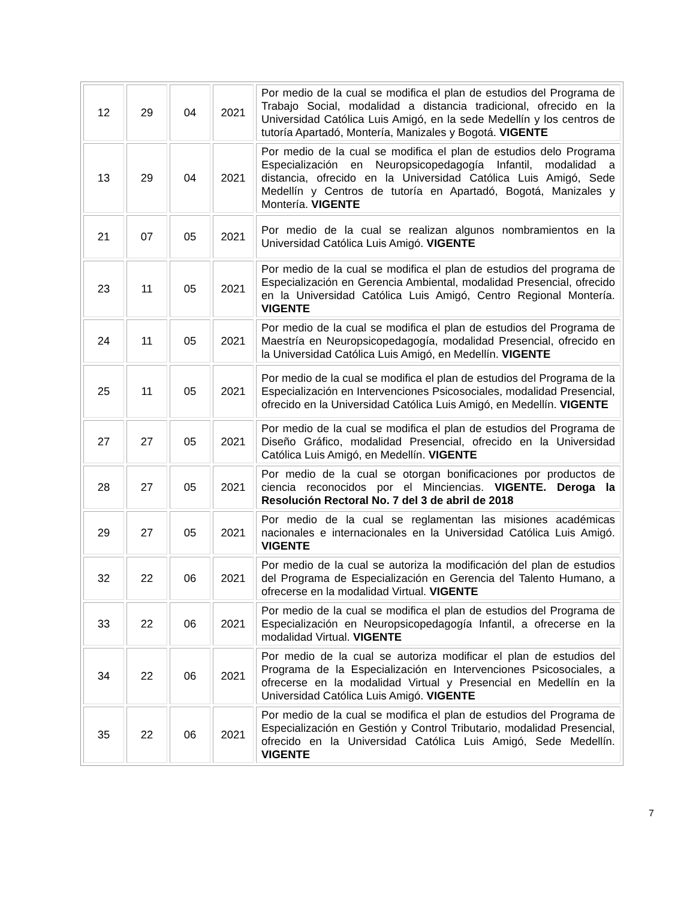| 12 | 29 | 04 | 2021 | Por medio de la cual se modifica el plan de estudios del Programa de Trabajo Social, modalidad a distancia tradicional, ofrecido en la Universidad Católica Luis Amigó, en la sede Medellín y los centros de tutoría Apartadó, Montería, Manizales y Bogotá. VIGENTE |
| 13 | 29 | 04 | 2021 | Por medio de la cual se modifica el plan de estudios delo Programa Especialización en Neuropsicopedagogía Infantil, modalidad a distancia, ofrecido en la Universidad Católica Luis Amigó, Sede Medellín y Centros de tutoría en Apartadó, Bogotá, Manizales y Montería. VIGENTE |
| 21 | 07 | 05 | 2021 | Por medio de la cual se realizan algunos nombramientos en la Universidad Católica Luis Amigó. VIGENTE |
| 23 | 11 | 05 | 2021 | Por medio de la cual se modifica el plan de estudios del programa de Especialización en Gerencia Ambiental, modalidad Presencial, ofrecido en la Universidad Católica Luis Amigó, Centro Regional Montería. VIGENTE |
| 24 | 11 | 05 | 2021 | Por medio de la cual se modifica el plan de estudios del Programa de Maestría en Neuropsicopedagogía, modalidad Presencial, ofrecido en la Universidad Católica Luis Amigó, en Medellín. VIGENTE |
| 25 | 11 | 05 | 2021 | Por medio de la cual se modifica el plan de estudios del Programa de la Especialización en Intervenciones Psicosociales, modalidad Presencial, ofrecido en la Universidad Católica Luis Amigó, en Medellín. VIGENTE |
| 27 | 27 | 05 | 2021 | Por medio de la cual se modifica el plan de estudios del Programa de Diseño Gráfico, modalidad Presencial, ofrecido en la Universidad Católica Luis Amigó, en Medellín. VIGENTE |
| 28 | 27 | 05 | 2021 | Por medio de la cual se otorgan bonificaciones por productos de ciencia reconocidos por el Minciencias. VIGENTE. Deroga la Resolución Rectoral No. 7 del 3 de abril de 2018 |
| 29 | 27 | 05 | 2021 | Por medio de la cual se reglamentan las misiones académicas nacionales e internacionales en la Universidad Católica Luis Amigó. VIGENTE |
| 32 | 22 | 06 | 2021 | Por medio de la cual se autoriza la modificación del plan de estudios del Programa de Especialización en Gerencia del Talento Humano, a ofrecerse en la modalidad Virtual. VIGENTE |
| 33 | 22 | 06 | 2021 | Por medio de la cual se modifica el plan de estudios del Programa de Especialización en Neuropsicopedagogía Infantil, a ofrecerse en la modalidad Virtual. VIGENTE |
| 34 | 22 | 06 | 2021 | Por medio de la cual se autoriza modificar el plan de estudios del Programa de la Especialización en Intervenciones Psicosociales, a ofrecerse en la modalidad Virtual y Presencial en Medellín en la Universidad Católica Luis Amigó. VIGENTE |
| 35 | 22 | 06 | 2021 | Por medio de la cual se modifica el plan de estudios del Programa de Especialización en Gestión y Control Tributario, modalidad Presencial, ofrecido en la Universidad Católica Luis Amigó, Sede Medellín. VIGENTE |
7